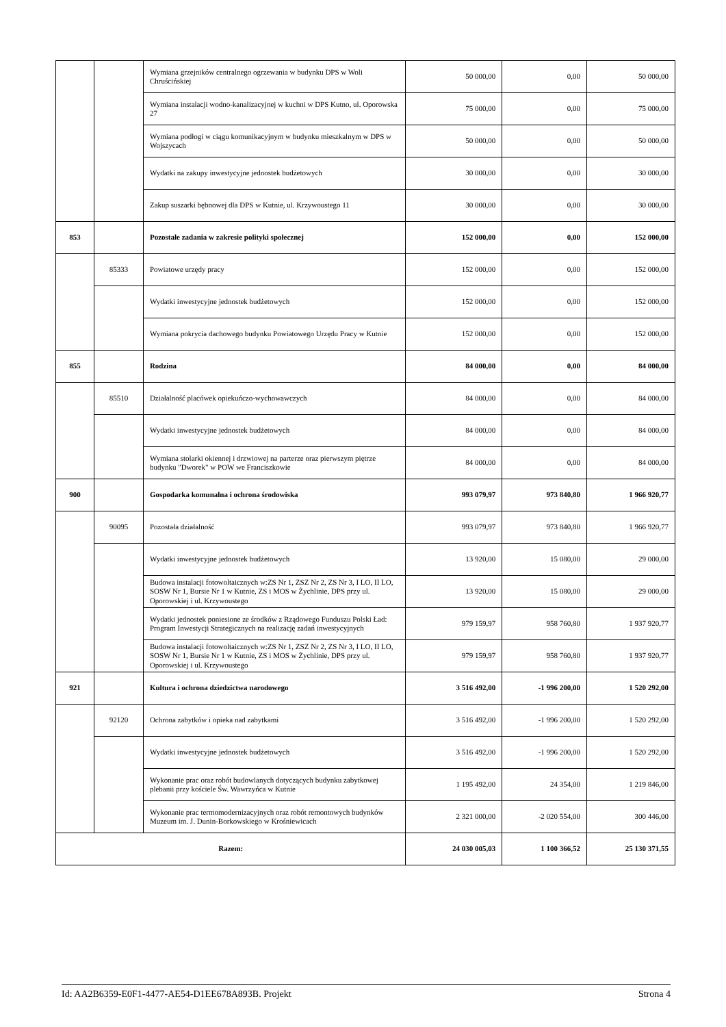| | | Wymiana grzejników centralnego ogrzewania w budynku DPS w Woli Chruścińskiej | 50 000,00 | 0,00 | 50 000,00 |
| | | Wymiana instalacji wodno-kanalizacyjnej w kuchni w DPS Kutno, ul. Oporowska 27 | 75 000,00 | 0,00 | 75 000,00 |
| | | Wymiana podłogi w ciągu komunikacyjnym w budynku mieszkalnym w DPS w Wojszycach | 50 000,00 | 0,00 | 50 000,00 |
| | | Wydatki na zakupy inwestycyjne jednostek budżetowych | 30 000,00 | 0,00 | 30 000,00 |
| | | Zakup suszarki bębnowej dla DPS w Kutnie, ul. Krzywoustego 11 | 30 000,00 | 0,00 | 30 000,00 |
| 853 | | Pozostałe zadania w zakresie polityki społecznej | 152 000,00 | 0,00 | 152 000,00 |
| | 85333 | Powiatowe urzędy pracy | 152 000,00 | 0,00 | 152 000,00 |
| | | Wydatki inwestycyjne jednostek budżetowych | 152 000,00 | 0,00 | 152 000,00 |
| | | Wymiana pokrycia dachowego budynku Powiatowego Urzędu Pracy w Kutnie | 152 000,00 | 0,00 | 152 000,00 |
| 855 | | Rodzina | 84 000,00 | 0,00 | 84 000,00 |
| | 85510 | Działalność placówek opiekuńczo-wychowawczych | 84 000,00 | 0,00 | 84 000,00 |
| | | Wydatki inwestycyjne jednostek budżetowych | 84 000,00 | 0,00 | 84 000,00 |
| | | Wymiana stolarki okiennej i drzwiowej na parterze oraz pierwszym piętrze budynku "Dworek" w POW we Franciszkowie | 84 000,00 | 0,00 | 84 000,00 |
| 900 | | Gospodarka komunalna i ochrona środowiska | 993 079,97 | 973 840,80 | 1 966 920,77 |
| | 90095 | Pozostała działalność | 993 079,97 | 973 840,80 | 1 966 920,77 |
| | | Wydatki inwestycyjne jednostek budżetowych | 13 920,00 | 15 080,00 | 29 000,00 |
| | | Budowa instalacji fotowoltaicznych w:ZS Nr 1, ZSZ Nr 2, ZS Nr 3, I LO, II LO, SOSW Nr 1, Bursie Nr 1 w Kutnie, ZS i MOS w Żychlinie, DPS przy ul. Oporowskiej i ul. Krzywoustego | 13 920,00 | 15 080,00 | 29 000,00 |
| | | Wydatki jednostek poniesione ze środków z Rządowego Funduszu Polski Ład: Program Inwestycji Strategicznych na realizację zadań inwestycyjnych | 979 159,97 | 958 760,80 | 1 937 920,77 |
| | | Budowa instalacji fotowoltaicznych w:ZS Nr 1, ZSZ Nr 2, ZS Nr 3, I LO, II LO, SOSW Nr 1, Bursie Nr 1 w Kutnie, ZS i MOS w Żychlinie, DPS przy ul. Oporowskiej i ul. Krzywoustego | 979 159,97 | 958 760,80 | 1 937 920,77 |
| 921 | | Kultura i ochrona dziedzictwa narodowego | 3 516 492,00 | -1 996 200,00 | 1 520 292,00 |
| | 92120 | Ochrona zabytków i opieka nad zabytkami | 3 516 492,00 | -1 996 200,00 | 1 520 292,00 |
| | | Wydatki inwestycyjne jednostek budżetowych | 3 516 492,00 | -1 996 200,00 | 1 520 292,00 |
| | | Wykonanie prac oraz robót budowlanych dotyczących budynku zabytkowej plebanii przy kościele Św. Wawrzyńca w Kutnie | 1 195 492,00 | 24 354,00 | 1 219 846,00 |
| | | Wykonanie prac termomodernizacyjnych oraz robót remontowych budynków Muzeum im. J. Dunin-Borkowskiego w Krośniewicach | 2 321 000,00 | -2 020 554,00 | 300 446,00 |
| Razem: | | | 24 030 005,03 | 1 100 366,52 | 25 130 371,55 |
Id: AA2B6359-E0F1-4477-AE54-D1EE678A893B. Projekt Strona 4